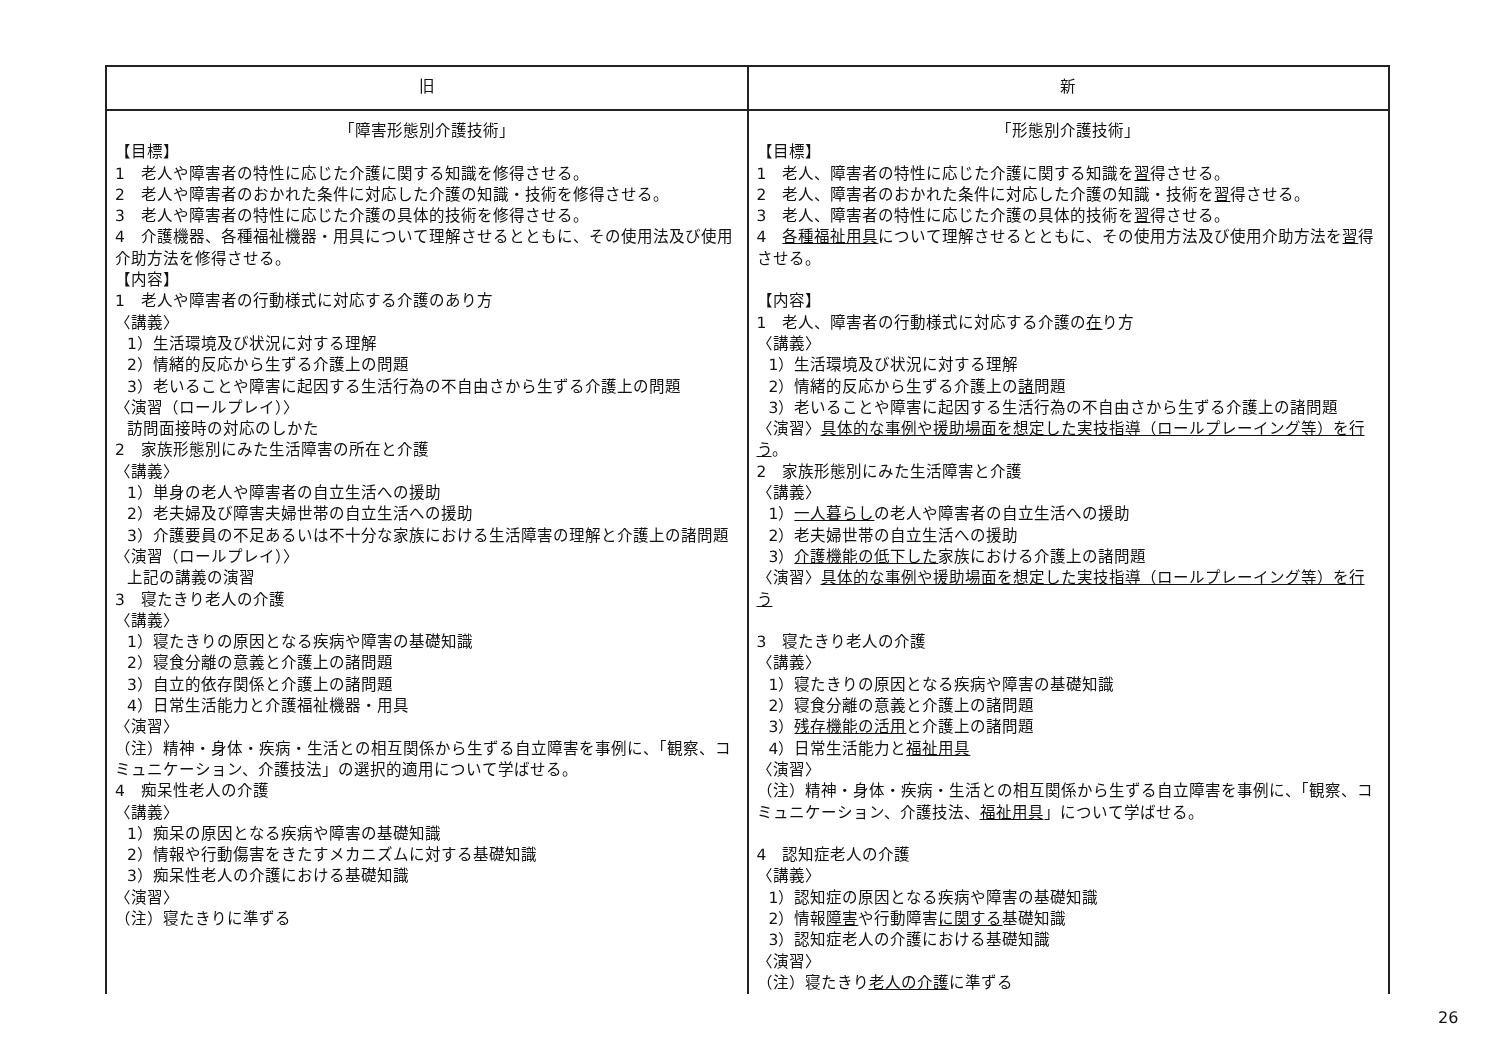| 旧 | 新 |
| --- | --- |
| 「障害形態別介護技術」 【目標】 1 老人や障害者の特性に応じた介護に関する知識を修得させる。 2 老人や障害者のおかれた条件に対応した介護の知識・技術を修得させる。 3 老人や障害者の特性に応じた介護の具体的技術を修得させる。 4 介護機器、各種福祉機器・用具について理解させるとともに、その使用法及び使用介助方法を修得させる。 【内容】 1 老人や障害者の行動様式に対応する介護のあり方 〈講義〉 1）生活環境及び状況に対する理解 2）情緒的反応から生ずる介護上の問題 3）老いることや障害に起因する生活行為の不自由さから生ずる介護上の問題 〈演習（ロールプレイ）〉 訪問面接時の対応のしかた 2 家族形態別にみた生活障害の所在と介護 〈講義〉 1）単身の老人や障害者の自立生活への援助 2）老夫婦及び障害夫婦世帯の自立生活への援助 3）介護要員の不足あるいは不十分な家族における生活障害の理解と介護上の諸問題 〈演習（ロールプレイ）〉 上記の講義の演習 3 寝たきり老人の介護 〈講義〉 1）寝たきりの原因となる疾病や障害の基礎知識 2）寝食分離の意義と介護上の諸問題 3）自立的依存関係と介護上の諸問題 4）日常生活能力と介護福祉機器・用具 〈演習〉 （注）精神・身体・疾病・生活との相互関係から生ずる自立障害を事例に、「観察、コミュニケーション、介護技法」の選択的適用について学ばせる。 4 痴呆性老人の介護 〈講義〉 1）痴呆の原因となる疾病や障害の基礎知識 2）情報や行動傷害をきたすメカニズムに対する基礎知識 3）痴呆性老人の介護における基礎知識 〈演習〉 （注）寝たきりに準ずる | 「形態別介護技術」 【目標】 1 老人、障害者の特性に応じた介護に関する知識を 習 得させる。 2 老人、障害者のおかれた条件に対応した介護の知識・技術を 習 得させる。 3 老人、障害者の特性に応じた介護の具体的技術を 習 得させる。 4 各種福祉用具 について理解させるとともに、その使用方法及び使用介助方法を 習 得させる。 【内容】 1 老人、障害者の行動様式に対応する介護の 在 り方 〈講義〉 1）生活環境及び状況に対する理解 2）情緒的反応から生ずる介護上の 諸 問題 3）老いることや障害に起因する生活行為の不自由さから生ずる介護上の諸問題 〈演習〉 具体的な事例や援助場面を想定した実技指導（ロールプレーイング等）を行う 。 2 家族形態別にみた生活障害と介護 〈講義〉 1） 一人暮らし の老人や障害者の自立生活への援助 2）老夫婦世帯の自立生活への援助 3） 介護機能の低下した 家族における介護上の諸問題 〈演習〉 具体的な事例や援助場面を想定した実技指導（ロールプレーイング等）を行う 3 寝たきり老人の介護 〈講義〉 1）寝たきりの原因となる疾病や障害の基礎知識 2）寝食分離の意義と介護上の諸問題 3） 残存機能の活用 と介護上の諸問題 4）日常生活能力と 福祉用具 〈演習〉 （注）精神・身体・疾病・生活との相互関係から生ずる自立障害を事例に、「観察、コミュニケーション、介護技法、 福祉用具 」について学ばせる。 4 認知症老人の介護 〈講義〉 1）認知症の原因となる疾病や障害の基礎知識 2）情報 障害 や行動障害 に関する 基礎知識 3）認知症老人の介護における基礎知識 〈演習〉 （注）寝たきり 老人の介護 に準ずる |
26